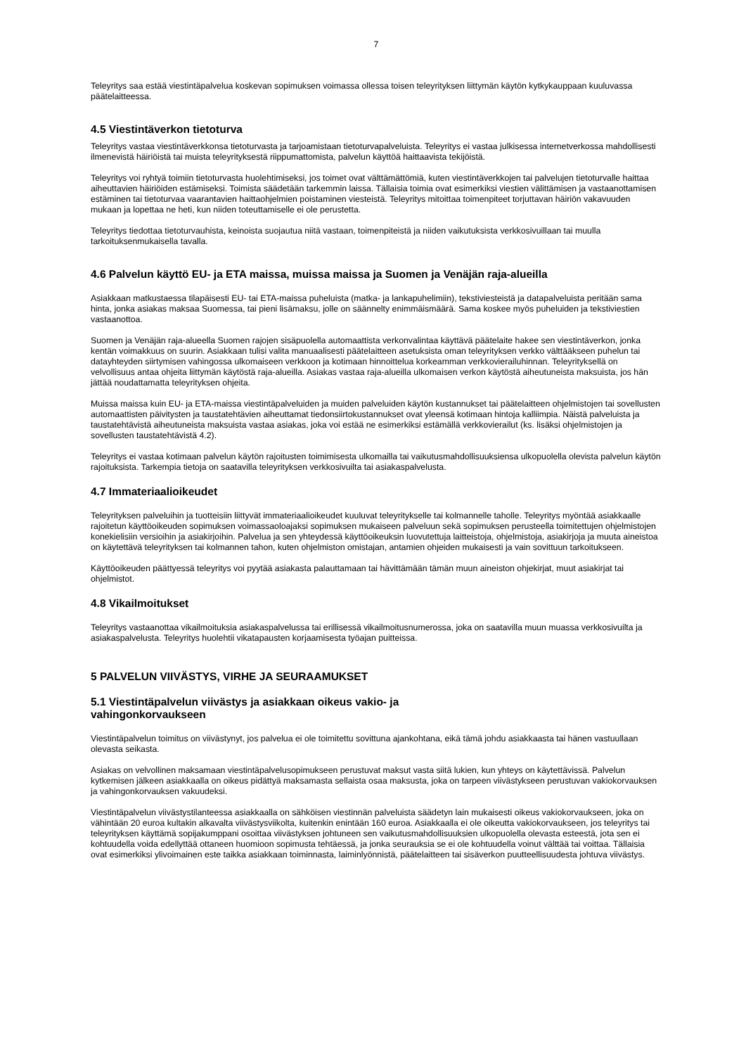7
Teleyritys saa estää viestintäpalvelua koskevan sopimuksen voimassa ollessa toisen teleyrityksen liittymän käytön kytkykauppaan kuuluvassa päätelaitteessa.
4.5 Viestintäverkon tietoturva
Teleyritys vastaa viestintäverkkonsa tietoturvasta ja tarjoamistaan tietoturvapalveluista. Teleyritys ei vastaa julkisessa internetverkossa mahdollisesti ilmenevistä häiriöistä tai muista teleyrityksestä riippumattomista, palvelun käyttöä haittaavista tekijöistä.
Teleyritys voi ryhtyä toimiin tietoturvasta huolehtimiseksi, jos toimet ovat välttämättömiä, kuten viestintäverkkojen tai palvelujen tietoturvalle haittaa aiheuttavien häiriöiden estämiseksi. Toimista säädetään tarkemmin laissa. Tällaisia toimia ovat esimerkiksi viestien välittämisen ja vastaanottamisen estäminen tai tietoturvaa vaarantavien haittaohjelmien poistaminen viesteistä. Teleyritys mitoittaa toimenpiteet torjuttavan häiriön vakavuuden mukaan ja lopettaa ne heti, kun niiden toteuttamiselle ei ole perustetta.
Teleyritys tiedottaa tietoturvauhista, keinoista suojautua niitä vastaan, toimenpiteistä ja niiden vaikutuksista verkkosivuillaan tai muulla tarkoituksenmukaisella tavalla.
4.6 Palvelun käyttö EU- ja ETA maissa, muissa maissa ja Suomen ja Venäjän raja-alueilla
Asiakkaan matkustaessa tilapäisesti EU- tai ETA-maissa puheluista (matka- ja lankapuhelimiin), tekstiviesteistä ja datapalveluista peritään sama hinta, jonka asiakas maksaa Suomessa, tai pieni lisämaksu, jolle on säännelty enimmäismäärä. Sama koskee myös puheluiden ja tekstiviestien vastaanottoa.
Suomen ja Venäjän raja-alueella Suomen rajojen sisäpuolella automaattista verkonvalintaa käyttävä päätelaite hakee sen viestintäverkon, jonka kentän voimakkuus on suurin. Asiakkaan tulisi valita manuaalisesti päätelaitteen asetuksista oman teleyrityksen verkko välttääkseen puhelun tai datayhteyden siirtymisen vahingossa ulkomaiseen verkkoon ja kotimaan hinnoittelua korkeamman verkkovierailuhinnan. Teleyrityksellä on velvollisuus antaa ohjeita liittymän käytöstä raja-alueilla. Asiakas vastaa raja-alueilla ulkomaisen verkon käytöstä aiheutuneista maksuista, jos hän jättää noudattamatta teleyrityksen ohjeita.
Muissa maissa kuin EU- ja ETA-maissa viestintäpalveluiden ja muiden palveluiden käytön kustannukset tai päätelaitteen ohjelmistojen tai sovellusten automaattisten päivitysten ja taustatehtävien aiheuttamat tiedonsiirtokustannukset ovat yleensä kotimaan hintoja kalliimpia. Näistä palveluista ja taustatehtävistä aiheutuneista maksuista vastaa asiakas, joka voi estää ne esimerkiksi estämällä verkkovierailut (ks. lisäksi ohjelmistojen ja sovellusten taustatehtävistä 4.2).
Teleyritys ei vastaa kotimaan palvelun käytön rajoitusten toimimisesta ulkomailla tai vaikutusmahdollisuuksiensa ulkopuolella olevista palvelun käytön rajoituksista. Tarkempia tietoja on saatavilla teleyrityksen verkkosivuilta tai asiakaspalvelusta.
4.7 Immateriaalioikeudet
Teleyrityksen palveluihin ja tuotteisiin liittyvät immateriaalioikeudet kuuluvat teleyritykselle tai kolmannelle taholle. Teleyritys myöntää asiakkaalle rajoitetun käyttöoikeuden sopimuksen voimassaoloajaksi sopimuksen mukaiseen palveluun sekä sopimuksen perusteella toimitettujen ohjelmistojen konekielisiin versioihin ja asiakirjoihin. Palvelua ja sen yhteydessä käyttöoikeuksin luovutettuja laitteistoja, ohjelmistoja, asiakirjoja ja muuta aineistoa on käytettävä teleyrityksen tai kolmannen tahon, kuten ohjelmiston omistajan, antamien ohjeiden mukaisesti ja vain sovittuun tarkoitukseen.
Käyttöoikeuden päättyessä teleyritys voi pyytää asiakasta palauttamaan tai hävittämään tämän muun aineiston ohjekirjat, muut asiakirjat tai ohjelmistot.
4.8 Vikailmoitukset
Teleyritys vastaanottaa vikailmoituksia asiakaspalvelussa tai erillisessä vikailmoitusnumerossa, joka on saatavilla muun muassa verkkosivuilta ja asiakaspalvelusta. Teleyritys huolehtii vikatapausten korjaamisesta työajan puitteissa.
5 PALVELUN VIIVÄSTYS, VIRHE JA SEURAAMUKSET
5.1 Viestintäpalvelun viivästys ja asiakkaan oikeus vakio- ja
vahingonkorvaukseen
Viestintäpalvelun toimitus on viivästynyt, jos palvelua ei ole toimitettu sovittuna ajankohtana, eikä tämä johdu asiakkaasta tai hänen vastuullaan olevasta seikasta.
Asiakas on velvollinen maksamaan viestintäpalvelusopimukseen perustuvat maksut vasta siitä lukien, kun yhteys on käytettävissä. Palvelun kytkemisen jälkeen asiakkaalla on oikeus pidättyä maksamasta sellaista osaa maksusta, joka on tarpeen viivästykseen perustuvan vakiokorvauksen ja vahingonkorvauksen vakuudeksi.
Viestintäpalvelun viivästystilanteessa asiakkaalla on sähköisen viestinnän palveluista säädetyn lain mukaisesti oikeus vakiokorvaukseen, joka on vähintään 20 euroa kultakin alkavalta viivästysviikolta, kuitenkin enintään 160 euroa. Asiakkaalla ei ole oikeutta vakiokorvaukseen, jos teleyritys tai teleyrityksen käyttämä sopijakumppani osoittaa viivästyksen johtuneen sen vaikutusmahdollisuuksien ulkopuolella olevasta esteestä, jota sen ei kohtuudella voida edellyttää ottaneen huomioon sopimusta tehtäessä, ja jonka seurauksia se ei ole kohtuudella voinut välttää tai voittaa. Tällaisia ovat esimerkiksi ylivoimainen este taikka asiakkaan toiminnasta, laiminlyönnistä, päätelaitteen tai sisäverkon puutteellisuudesta johtuva viivästys.